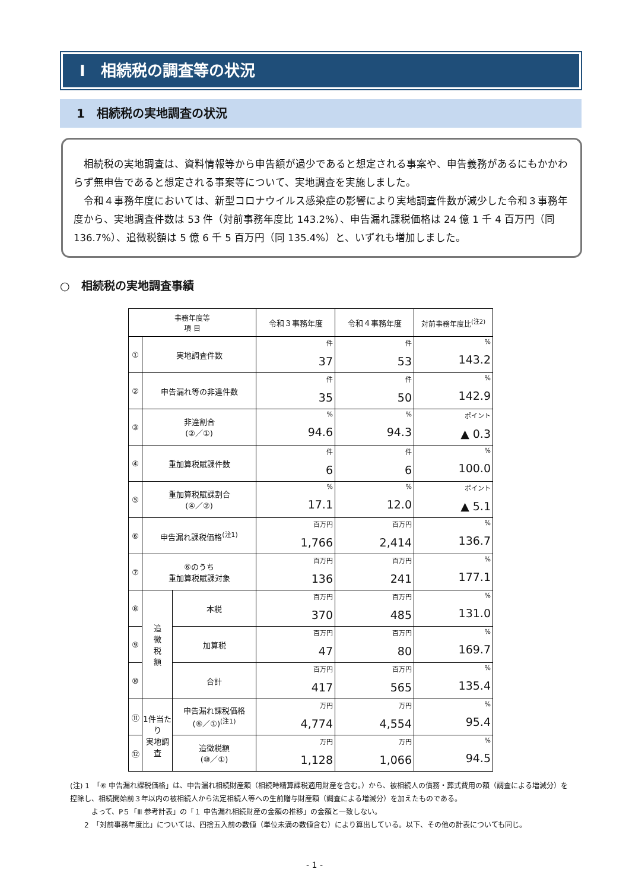Ⅰ　相続税の調査等の状況
1　相続税の実地調査の状況
相続税の実地調査は、資料情報等から申告額が過少であると想定される事案や、申告義務があるにもかかわらず無申告であると想定される事案等について、実地調査を実施しました。
令和４事務年度においては、新型コロナウイルス感染症の影響により実地調査件数が減少した令和３事務年度から、実地調査件数は 53 件（対前事務年度比 143.2%）、申告漏れ課税価格は 24 億 1 千 4 百万円（同 136.7%）、追徴税額は 5 億 6 千 5 百万円（同 135.4%）と、いずれも増加しました。
○　相続税の実地調査事績
| 事務年度等 項 目 | | | 令和３事務年度 | 令和４事務年度 | 対前事務年度比<sup>(注2)</sup> |
| --- | --- | --- | --- | --- | --- |
| ① | 実地調査件数 | | 件 37 | 件 53 | % 143.2 |
| ② | 申告漏れ等の非違件数 | | 件 35 | 件 50 | % 142.9 |
| ③ | 非違割合 (②／①) | | % 94.6 | % 94.3 | ポイント ▲ 0.3 |
| ④ | 重加算税賦課件数 | | 件 6 | 件 6 | % 100.0 |
| ⑤ | 重加算税賦課割合 (④／②) | | % 17.1 | % 12.0 | ポイント ▲ 5.1 |
| ⑥ | 申告漏れ課税価格<sup>(注1)</sup> | | 百万円 1,766 | 百万円 2,414 | % 136.7 |
| ⑦ | ⑥のうち 重加算税賦課対象 | | 百万円 136 | 百万円 241 | % 177.1 |
| ⑧ | 追 徴 税 額 | 本税 | 百万円 370 | 百万円 485 | % 131.0 |
| ⑨ | | 加算税 | 百万円 47 | 百万円 80 | % 169.7 |
| ⑩ | | 合計 | 百万円 417 | 百万円 565 | % 135.4 |
| ⑪ | 1件当たり 実地調査 | 申告漏れ課税価格 (⑥／①)<sup>(注1)</sup> | 万円 4,774 | 万円 4,554 | % 95.4 |
| ⑫ | | 追徴税額 (⑩／①) | 万円 1,128 | 万円 1,066 | % 94.5 |
(注) 1　「⑥ 申告漏れ課税価格」は、申告漏れ相続財産額（相続時精算課税適用財産を含む。）から、被相続人の債務・葬式費用の額（調査による増減分）を控除し、相続開始前３年以内の被相続人から法定相続人等への生前贈与財産額（調査による増減分）を加えたものである。
　　　よって、P５「Ⅲ 参考計表」の「１ 申告漏れ相続財産の金額の推移」の金額と一致しない。
　　2　「対前事務年度比」については、四捨五入前の数値（単位未満の数値含む）により算出している。以下、その他の計表についても同じ。
- 1 -